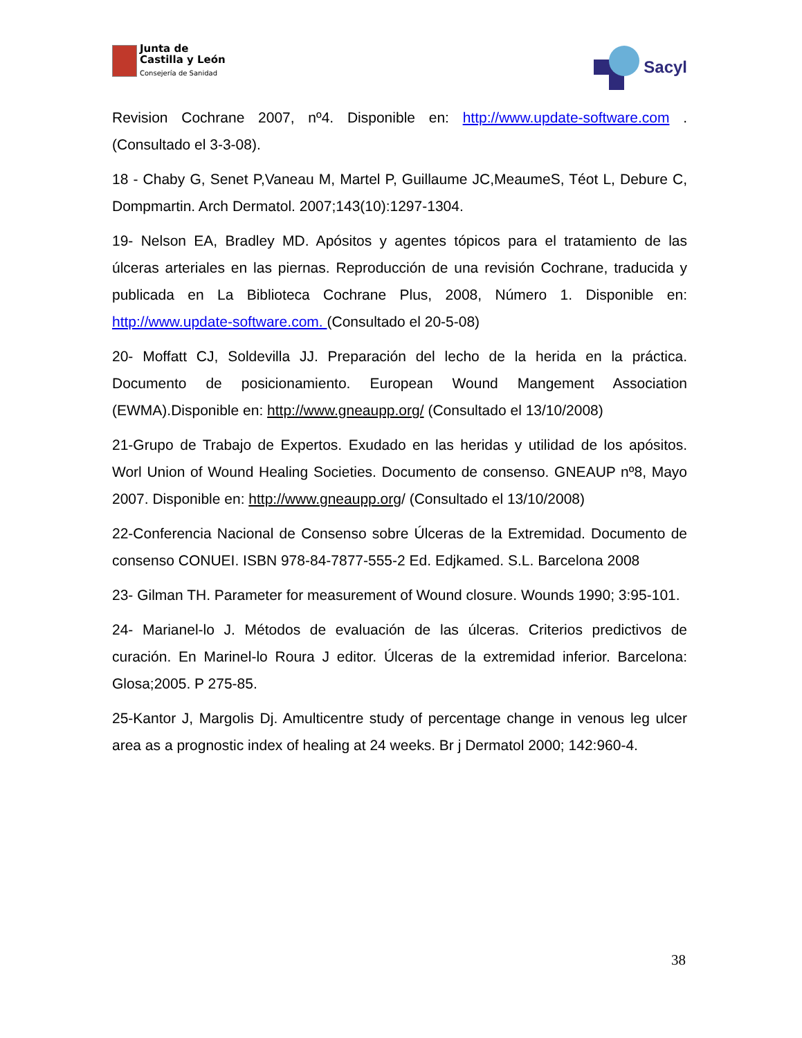Junta de
Castilla y León
Consejería de Sanidad
Sacyl
Revision Cochrane 2007, nº4. Disponible en: http://www.update-software.com . (Consultado el 3-3-08).
18 - Chaby G, Senet P,Vaneau M, Martel P, Guillaume JC,MeaumeS, Téot L, Debure C, Dompmartin. Arch Dermatol. 2007;143(10):1297-1304.
19- Nelson EA, Bradley MD. Apósitos y agentes tópicos para el tratamiento de las úlceras arteriales en las piernas. Reproducción de una revisión Cochrane, traducida y publicada en La Biblioteca Cochrane Plus, 2008, Número 1. Disponible en: http://www.update-software.com. (Consultado el 20-5-08)
20- Moffatt CJ, Soldevilla JJ. Preparación del lecho de la herida en la práctica. Documento de posicionamiento. European Wound Mangement Association (EWMA).Disponible en: http://www.gneaupp.org/ (Consultado el 13/10/2008)
21-Grupo de Trabajo de Expertos. Exudado en las heridas y utilidad de los apósitos. Worl Union of Wound Healing Societies. Documento de consenso. GNEAUP nº8, Mayo 2007. Disponible en: http://www.gneaupp.org/ (Consultado el 13/10/2008)
22-Conferencia Nacional de Consenso sobre Úlceras de la Extremidad. Documento de consenso CONUEI. ISBN 978-84-7877-555-2 Ed. Edjkamed. S.L. Barcelona 2008
23- Gilman TH. Parameter for measurement of Wound closure. Wounds 1990; 3:95-101.
24- Marianel-lo J. Métodos de evaluación de las úlceras. Criterios predictivos de curación. En Marinel-lo Roura J editor. Úlceras de la extremidad inferior. Barcelona: Glosa;2005. P 275-85.
25-Kantor J, Margolis Dj. Amulticentre study of percentage change in venous leg ulcer area as a prognostic index of healing at 24 weeks. Br j Dermatol 2000; 142:960-4.
38